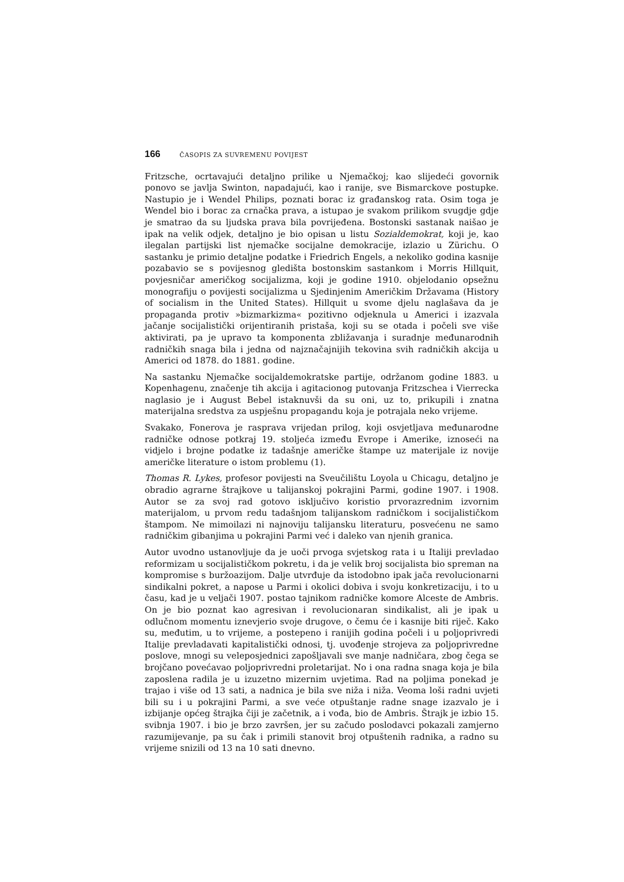166 ČASOPIS ZA SUVREMENU POVIJEST
Fritzsche, ocrtavajući detaljno prilike u Njemačkoj; kao slijedeći govornik ponovo se javlja Swinton, napadajući, kao i ranije, sve Bismarckove postupke. Nastupio je i Wendel Philips, poznati borac iz građanskog rata. Osim toga je Wendel bio i borac za crnačka prava, a istupao je svakom prilikom svugdje gdje je smatrao da su ljudska prava bila povrijeđena. Bostonski sastanak naišao je ipak na velik odjek, detaljno je bio opisan u listu Sozialdemokrat, koji je, kao ilegalan partijski list njemačke socijalne demokracije, izlazio u Zürichu. O sastanku je primio detaljne podatke i Friedrich Engels, a nekoliko godina kasnije pozabavio se s povijesnog gledišta bostonskim sastankom i Morris Hillquit, povjesničar američkog socijalizma, koji je godine 1910. objelodanio opsežnu monografiju o povijesti socijalizma u Sjedinjenim Američkim Državama (History of socialism in the United States). Hillquit u svome djelu naglašava da je propaganda protiv »bizmarkizma« pozitivno odjeknula u Americi i izazvala jačanje socijalistički orijentiranih pristaša, koji su se otada i počeli sve više aktivirati, pa je upravo ta komponenta zbližavanja i suradnje međunarodnih radničkih snaga bila i jedna od najznačajnijih tekovina svih radničkih akcija u Americi od 1878. do 1881. godine.
Na sastanku Njemačke socijaldemokratske partije, održanom godine 1883. u Kopenhagenu, značenje tih akcija i agitacionog putovanja Fritzschea i Vierrecka naglasio je i August Bebel istaknuvši da su oni, uz to, prikupili i znatna materijalna sredstva za uspješnu propagandu koja je potrajala neko vrijeme.
Svakako, Fonerova je rasprava vrijedan prilog, koji osvjetljava međunarodne radničke odnose potkraj 19. stoljeća između Evrope i Amerike, iznoseći na vidjelo i brojne podatke iz tadašnje američke štampe uz materijale iz novije američke literature o istom problemu (1).
Thomas R. Lykes, profesor povijesti na Sveučilištu Loyola u Chicagu, detaljno je obradio agrarne štrajkove u talijanskoj pokrajini Parmi, godine 1907. i 1908. Autor se za svoj rad gotovo isključivo koristio prvorazrednim izvornim materijalom, u prvom redu tadašnjom talijanskom radničkom i socijalističkom štampom. Ne mimoilazi ni najnoviju talijansku literaturu, posvećenu ne samo radničkim gibanjima u pokrajini Parmi već i daleko van njenih granica.
Autor uvodno ustanovljuje da je uoči prvoga svjetskog rata i u Italiji prevladao reformizam u socijalističkom pokretu, i da je velik broj socijalista bio spreman na kompromise s buržoazijom. Dalje utvrđuje da istodobno ipak jača revolucionarni sindikalni pokret, a napose u Parmi i okolici dobiva i svoju konkretizaciju, i to u času, kad je u veljači 1907. postao tajnikom radničke komore Alceste de Ambris. On je bio poznat kao agresivan i revolucionaran sindikalist, ali je ipak u odlučnom momentu iznevjerio svoje drugove, o čemu će i kasnije biti riječ. Kako su, međutim, u to vrijeme, a postepeno i ranijih godina počeli i u poljoprivredi Italije prevladavati kapitalistički odnosi, tj. uvođenje strojeva za poljoprivredne poslove, mnogi su veleposjednici zapošljavali sve manje nadničara, zbog čega se brojčano povećavao poljoprivredni proletarijat. No i ona radna snaga koja je bila zaposlena radila je u izuzetno mizernim uvjetima. Rad na poljima ponekad je trajao i više od 13 sati, a nadnica je bila sve niža i niža. Veoma loši radni uvjeti bili su i u pokrajini Parmi, a sve veće otpuštanje radne snage izazvalo je i izbijanje općeg štrajka čiji je začetnik, a i vođa, bio de Ambris. Štrajk je izbio 15. svibnja 1907. i bio je brzo završen, jer su začudo poslodavci pokazali zamjerno razumijevanje, pa su čak i primili stanovit broj otpuštenih radnika, a radno su vrijeme snizili od 13 na 10 sati dnevno.